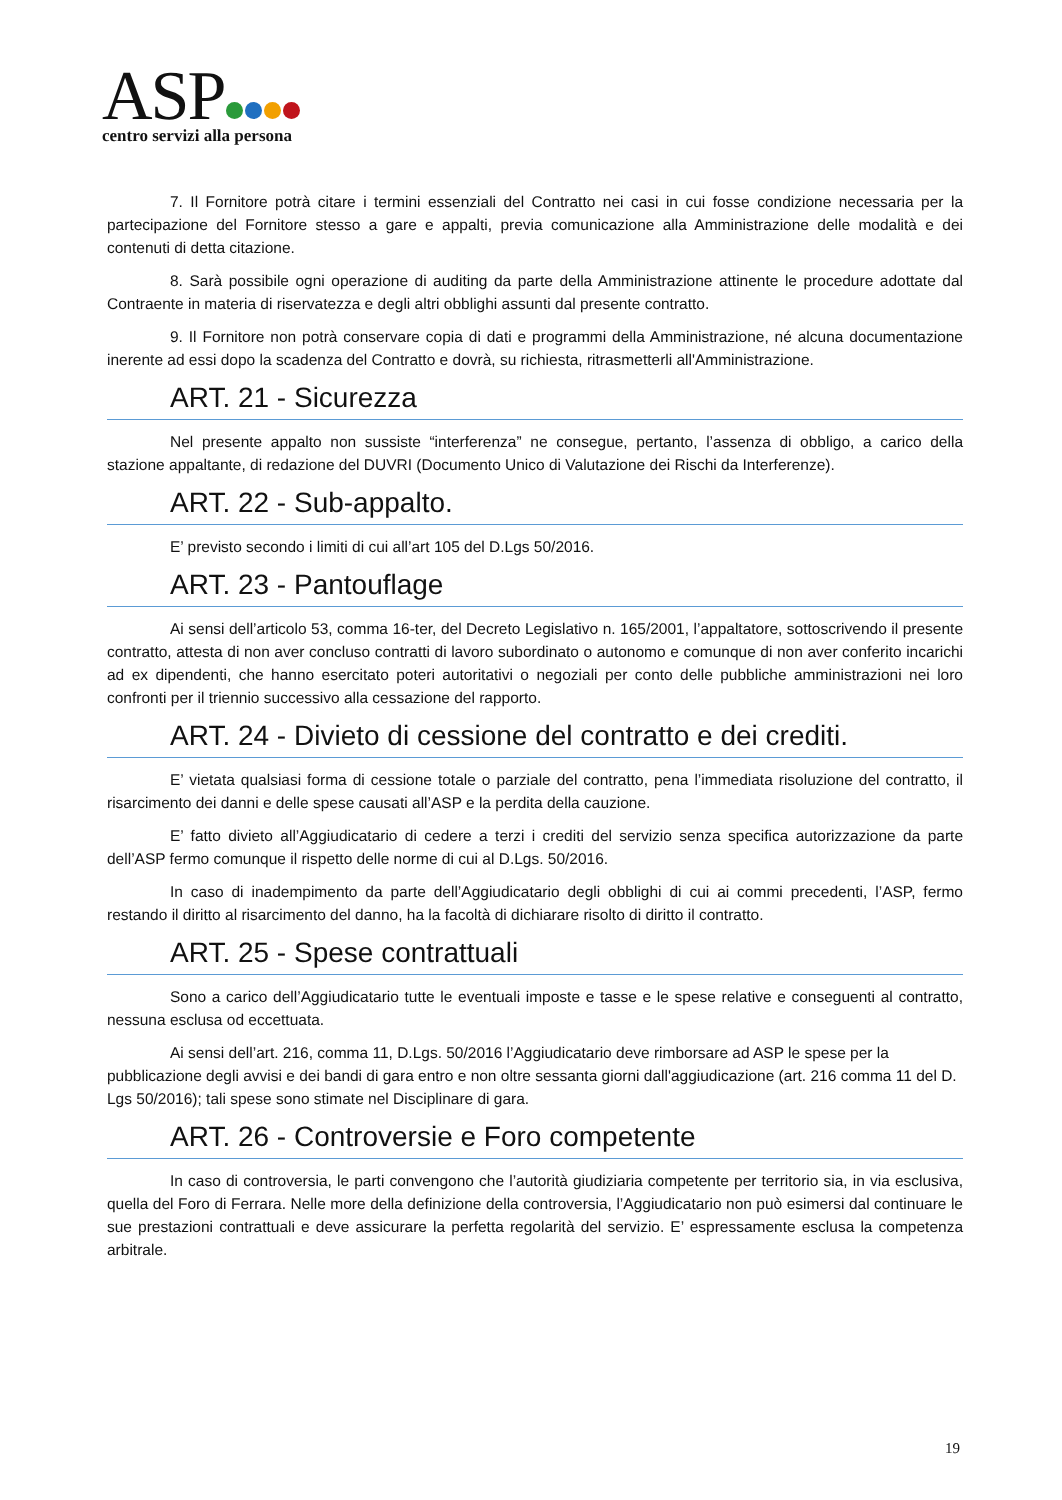ASP
centro servizi alla persona
7. Il Fornitore potrà citare i termini essenziali del Contratto nei casi in cui fosse condizione necessaria per la partecipazione del Fornitore stesso a gare e appalti, previa comunicazione alla Amministrazione delle modalità e dei contenuti di detta citazione.
8. Sarà possibile ogni operazione di auditing da parte della Amministrazione attinente le procedure adottate dal Contraente in materia di riservatezza e degli altri obblighi assunti dal presente contratto.
9. Il Fornitore non potrà conservare copia di dati e programmi della Amministrazione, né alcuna documentazione inerente ad essi dopo la scadenza del Contratto e dovrà, su richiesta, ritrasmetterli all'Amministrazione.
ART. 21 - Sicurezza
Nel presente appalto non sussiste “interferenza” ne consegue, pertanto, l’assenza di obbligo, a carico della stazione appaltante, di redazione del DUVRI (Documento Unico di Valutazione dei Rischi da Interferenze).
ART. 22 - Sub-appalto.
E’ previsto secondo i limiti di cui all’art 105 del D.Lgs 50/2016.
ART. 23 - Pantouflage
Ai sensi dell’articolo 53, comma 16-ter, del Decreto Legislativo n. 165/2001, l’appaltatore, sottoscrivendo il presente contratto, attesta di non aver concluso contratti di lavoro subordinato o autonomo e comunque di non aver conferito incarichi ad ex dipendenti, che hanno esercitato poteri autoritativi o negoziali per conto delle pubbliche amministrazioni nei loro confronti per il triennio successivo alla cessazione del rapporto.
ART. 24 - Divieto di cessione del contratto e dei crediti.
E’ vietata qualsiasi forma di cessione totale o parziale del contratto, pena l’immediata risoluzione del contratto, il risarcimento dei danni e delle spese causati all’ASP e la perdita della cauzione.
E’ fatto divieto all’Aggiudicatario di cedere a terzi i crediti del servizio senza specifica autorizzazione da parte dell’ASP fermo comunque il rispetto delle norme di cui al D.Lgs. 50/2016.
In caso di inadempimento da parte dell’Aggiudicatario degli obblighi di cui ai commi precedenti, l’ASP, fermo restando il diritto al risarcimento del danno, ha la facoltà di dichiarare risolto di diritto il contratto.
ART. 25 - Spese contrattuali
Sono a carico dell’Aggiudicatario tutte le eventuali imposte e tasse e le spese relative e conseguenti al contratto, nessuna esclusa od eccettuata.
Ai sensi dell’art. 216, comma 11, D.Lgs. 50/2016 l’Aggiudicatario deve rimborsare ad ASP le spese per la pubblicazione degli avvisi e dei bandi di gara entro e non oltre sessanta giorni dall'aggiudicazione (art. 216 comma 11 del D. Lgs 50/2016); tali spese sono stimate nel Disciplinare di gara.
ART. 26 - Controversie e Foro competente
In caso di controversia, le parti convengono che l’autorità giudiziaria competente per territorio sia, in via esclusiva, quella del Foro di Ferrara. Nelle more della definizione della controversia, l’Aggiudicatario non può esimersi dal continuare le sue prestazioni contrattuali e deve assicurare la perfetta regolarità del servizio. E’ espressamente esclusa la competenza arbitrale.
19